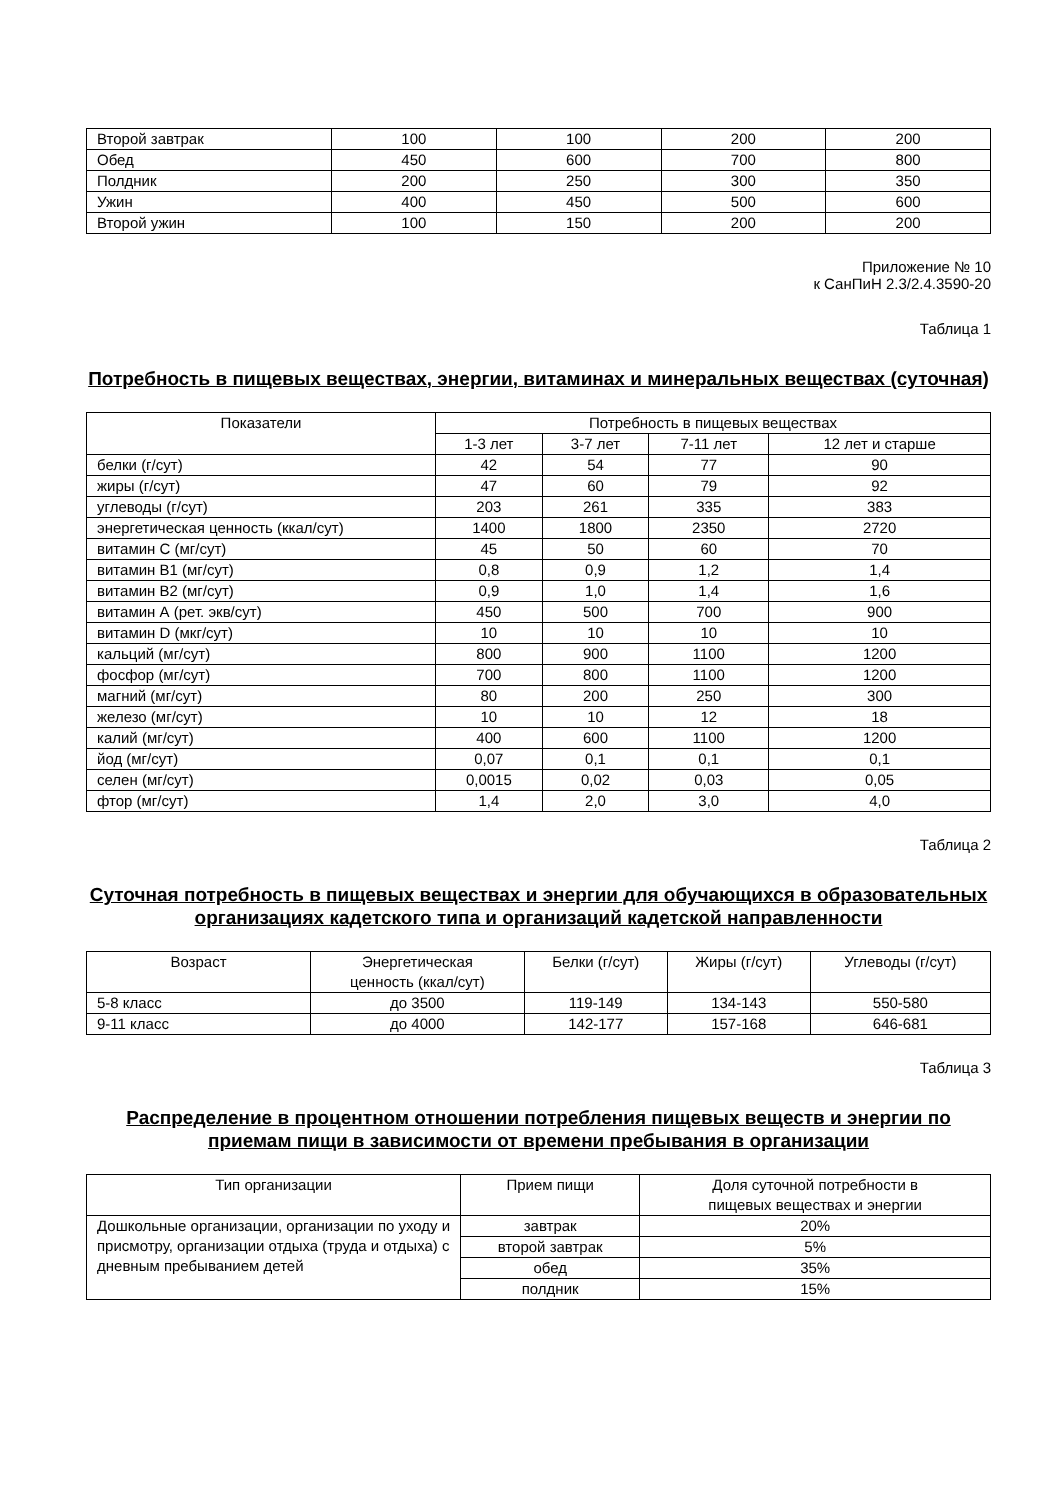| Второй завтрак | 100 | 100 | 200 | 200 |
| Обед | 450 | 600 | 700 | 800 |
| Полдник | 200 | 250 | 300 | 350 |
| Ужин | 400 | 450 | 500 | 600 |
| Второй ужин | 100 | 150 | 200 | 200 |
Приложение № 10
к СанПиН 2.3/2.4.3590-20
Таблица 1
Потребность в пищевых веществах, энергии, витаминах и минеральных веществах (суточная)
| Показатели | Потребность в пищевых веществах | | | |
| --- | --- | --- | --- | --- |
| | 1-3 лет | 3-7 лет | 7-11 лет | 12 лет и старше |
| белки (г/сут) | 42 | 54 | 77 | 90 |
| жиры (г/сут) | 47 | 60 | 79 | 92 |
| углеводы (г/сут) | 203 | 261 | 335 | 383 |
| энергетическая ценность (ккал/сут) | 1400 | 1800 | 2350 | 2720 |
| витамин С (мг/сут) | 45 | 50 | 60 | 70 |
| витамин В1 (мг/сут) | 0,8 | 0,9 | 1,2 | 1,4 |
| витамин В2 (мг/сут) | 0,9 | 1,0 | 1,4 | 1,6 |
| витамин А (рет. экв/сут) | 450 | 500 | 700 | 900 |
| витамин D (мкг/сут) | 10 | 10 | 10 | 10 |
| кальций (мг/сут) | 800 | 900 | 1100 | 1200 |
| фосфор (мг/сут) | 700 | 800 | 1100 | 1200 |
| магний (мг/сут) | 80 | 200 | 250 | 300 |
| железо (мг/сут) | 10 | 10 | 12 | 18 |
| калий (мг/сут) | 400 | 600 | 1100 | 1200 |
| йод (мг/сут) | 0,07 | 0,1 | 0,1 | 0,1 |
| селен (мг/сут) | 0,0015 | 0,02 | 0,03 | 0,05 |
| фтор (мг/сут) | 1,4 | 2,0 | 3,0 | 4,0 |
Таблица 2
Суточная потребность в пищевых веществах и энергии для обучающихся в образовательных организациях кадетского типа и организаций кадетской направленности
| Возраст | Энергетическая ценность (ккал/сут) | Белки (г/сут) | Жиры (г/сут) | Углеводы (г/сут) |
| --- | --- | --- | --- | --- |
| 5-8 класс | до 3500 | 119-149 | 134-143 | 550-580 |
| 9-11 класс | до 4000 | 142-177 | 157-168 | 646-681 |
Таблица 3
Распределение в процентном отношении потребления пищевых веществ и энергии по приемам пищи в зависимости от времени пребывания в организации
| Тип организации | Прием пищи | Доля суточной потребности в пищевых веществах и энергии |
| --- | --- | --- |
| Дошкольные организации, организации по уходу и присмотру, организации отдыха (труда и отдыха) с дневным пребыванием детей | завтрак | 20% |
| | второй завтрак | 5% |
| | обед | 35% |
| | полдник | 15% |